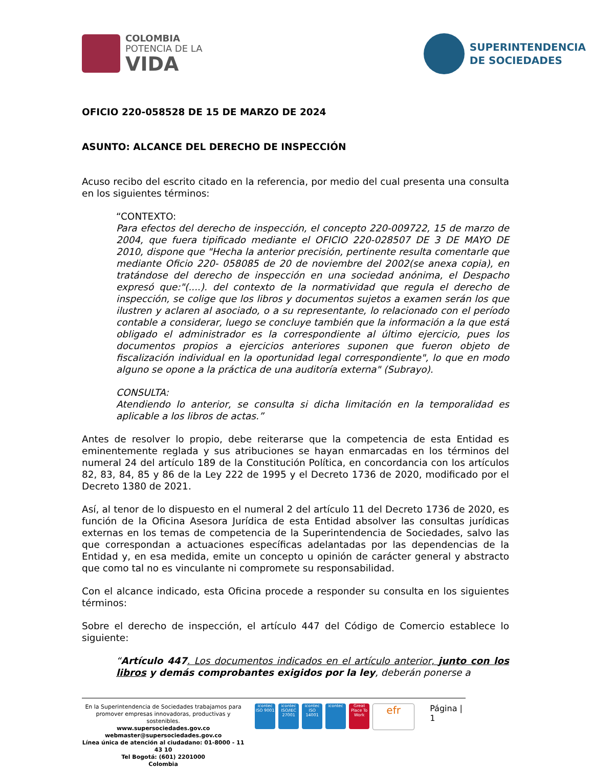COLOMBIA
POTENCIA DE LA
VIDA
SUPERINTENDENCIA
DE SOCIEDADES
OFICIO 220-058528 DE 15 DE MARZO DE 2024
ASUNTO: ALCANCE DEL DERECHO DE INSPECCIÓN
Acuso recibo del escrito citado en la referencia, por medio del cual presenta una consulta en los siguientes términos:
“CONTEXTO:
Para efectos del derecho de inspección, el concepto 220-009722, 15 de marzo de 2004, que fuera tipificado mediante el OFICIO 220-028507 DE 3 DE MAYO DE 2010, dispone que "Hecha la anterior precisión, pertinente resulta comentarle que mediante Oficio 220- 058085 de 20 de noviembre del 2002(se anexa copia), en tratándose del derecho de inspección en una sociedad anónima, el Despacho expresó que:"(....). del contexto de la normatividad que regula el derecho de inspección, se colige que los libros y documentos sujetos a examen serán los que ilustren y aclaren al asociado, o a su representante, lo relacionado con el período contable a considerar, luego se concluye también que la información a la que está obligado el administrador es la correspondiente al último ejercicio, pues los documentos propios a ejercicios anteriores suponen que fueron objeto de fiscalización individual en la oportunidad legal correspondiente", lo que en modo alguno se opone a la práctica de una auditoría externa" (Subrayo).
CONSULTA:
Atendiendo lo anterior, se consulta si dicha limitación en la temporalidad es aplicable a los libros de actas.”
Antes de resolver lo propio, debe reiterarse que la competencia de esta Entidad es eminentemente reglada y sus atribuciones se hayan enmarcadas en los términos del numeral 24 del artículo 189 de la Constitución Política, en concordancia con los artículos 82, 83, 84, 85 y 86 de la Ley 222 de 1995 y el Decreto 1736 de 2020, modificado por el Decreto 1380 de 2021.
Así, al tenor de lo dispuesto en el numeral 2 del artículo 11 del Decreto 1736 de 2020, es función de la Oficina Asesora Jurídica de esta Entidad absolver las consultas jurídicas externas en los temas de competencia de la Superintendencia de Sociedades, salvo las que correspondan a actuaciones específicas adelantadas por las dependencias de la Entidad y, en esa medida, emite un concepto u opinión de carácter general y abstracto que como tal no es vinculante ni compromete su responsabilidad.
Con el alcance indicado, esta Oficina procede a responder su consulta en los siguientes términos:
Sobre el derecho de inspección, el artículo 447 del Código de Comercio establece lo siguiente:
“Artículo 447. Los documentos indicados en el artículo anterior, junto con los libros y demás comprobantes exigidos por la ley, deberán ponerse a
En la Superintendencia de Sociedades trabajamos para promover empresas innovadoras, productivas y sostenibles.
www.supersociedades.gov.co
webmaster@supersociedades.gov.co
Línea única de atención al ciudadano: 01-8000 - 11 43 10
Tel Bogotá: (601) 2201000
Colombia
icontec ISO 9001
icontec ISO/IEC 27001
icontec ISO 14001
icontec Great Place To Work
efr
Página | 1